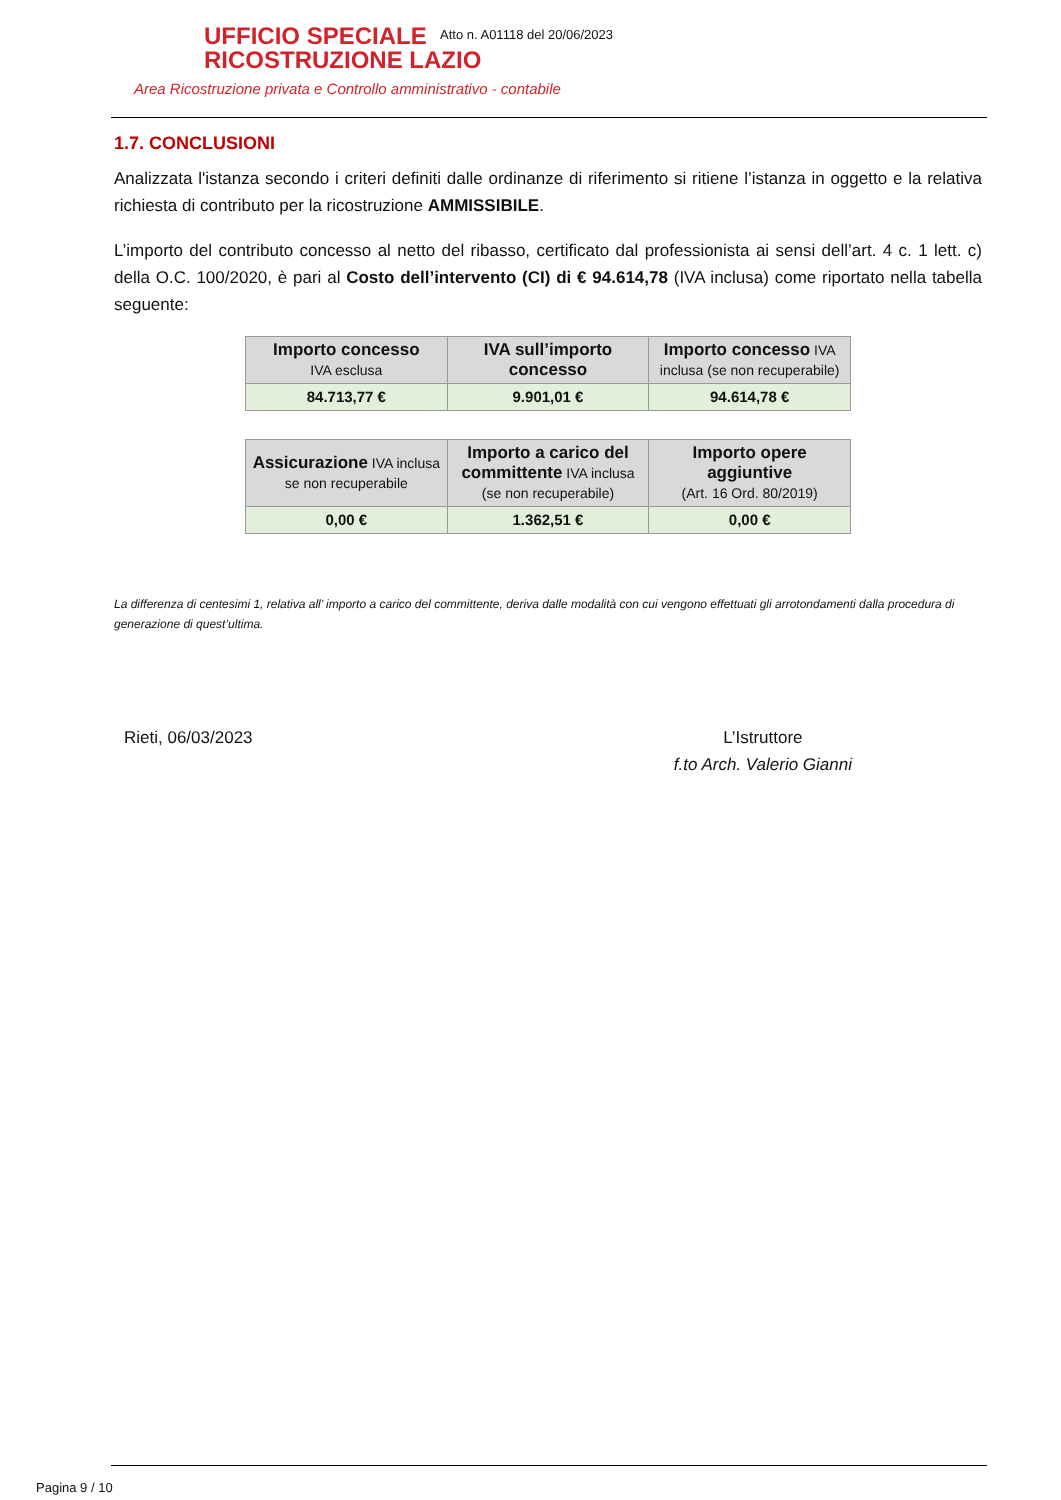UFFICIO SPECIALE
RICOSTRUZIONE LAZIO
Area Ricostruzione privata e Controllo amministrativo - contabile
Atto n. A01118 del 20/06/2023
1.7. CONCLUSIONI
Analizzata l'istanza secondo i criteri definiti dalle ordinanze di riferimento si ritiene l’istanza in oggetto e la relativa richiesta di contributo per la ricostruzione AMMISSIBILE.
L’importo del contributo concesso al netto del ribasso, certificato dal professionista ai sensi dell’art. 4 c. 1 lett. c) della O.C. 100/2020, è pari al Costo dell’intervento (CI) di € 94.614,78 (IVA inclusa) come riportato nella tabella seguente:
| Importo concesso IVA esclusa | IVA sull’importo concesso | Importo concesso IVA inclusa (se non recuperabile) |
| --- | --- | --- |
| 84.713,77 € | 9.901,01 € | 94.614,78 € |
| Assicurazione IVA inclusa se non recuperabile | Importo a carico del committente IVA inclusa (se non recuperabile) | Importo opere aggiuntive (Art. 16 Ord. 80/2019) |
| --- | --- | --- |
| 0,00 € | 1.362,51 € | 0,00 € |
La differenza di centesimi 1, relativa all’ importo a carico del committente, deriva dalle modalità con cui vengono effettuati gli arrotondamenti dalla procedura di generazione di quest’ultima.
Rieti, 06/03/2023 L’Istruttore
f.to Arch. Valerio Gianni
Pagina 9 / 10